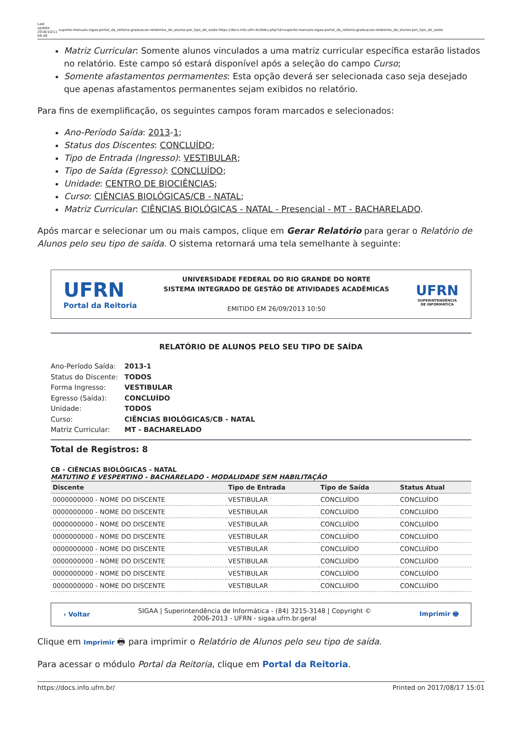Last
update:
2016/10/11
09:46
suporte:manuais:sigaa:portal_da_reitoria:graduacao:relatorios_de_alunos:por_tipo_de_saida https://docs.info.ufrn.br/doku.php?id=suporte:manuais:sigaa:portal_da_reitoria:graduacao:relatorios_de_alunos:por_tipo_de_saida
Matriz Curricular: Somente alunos vinculados a uma matriz curricular específica estarão listados no relatório. Este campo só estará disponível após a seleção do campo Curso;
Somente afastamentos permamentes: Esta opção deverá ser selecionada caso seja desejado que apenas afastamentos permanentes sejam exibidos no relatório.
Para fins de exemplificação, os seguintes campos foram marcados e selecionados:
Ano-Período Saída: 2013-1;
Status dos Discentes: CONCLUÍDO;
Tipo de Entrada (Ingresso): VESTIBULAR;
Tipo de Saída (Egresso): CONCLUÍDO;
Unidade: CENTRO DE BIOCIÊNCIAS;
Curso: CIÊNCIAS BIOLÓGICAS/CB - NATAL;
Matriz Curricular: CIÊNCIAS BIOLÓGICAS - NATAL - Presencial - MT - BACHARELADO.
Após marcar e selecionar um ou mais campos, clique em Gerar Relatório para gerar o Relatório de Alunos pelo seu tipo de saída. O sistema retornará uma tela semelhante à seguinte:
UFRN
Portal da Reitoria
UNIVERSIDADE FEDERAL DO RIO GRANDE DO NORTE
SISTEMA INTEGRADO DE GESTÃO DE ATIVIDADES ACADÊMICAS
EMITIDO EM 26/09/2013 10:50
UFRN
SUPERINTENDÊNCIA
DE INFORMÁTICA
RELATÓRIO DE ALUNOS PELO SEU TIPO DE SAÍDA
Ano-Período Saída: 2013-1
Status do Discente: TODOS
Forma Ingresso: VESTIBULAR
Egresso (Saída): CONCLUÍDO
Unidade: TODOS
Curso: CIÊNCIAS BIOLÓGICAS/CB - NATAL
Matriz Curricular: MT - BACHARELADO
Total de Registros: 8
CB - CIÊNCIAS BIOLÓGICAS - NATAL
MATUTINO E VESPERTINO - BACHARELADO - MODALIDADE SEM HABILITAÇÃO
| Discente | Tipo de Entrada | Tipo de Saída | Status Atual |
| --- | --- | --- | --- |
| 0000000000 - NOME DO DISCENTE | VESTIBULAR | CONCLUÍDO | CONCLUÍDO |
| 0000000000 - NOME DO DISCENTE | VESTIBULAR | CONCLUÍDO | CONCLUÍDO |
| 0000000000 - NOME DO DISCENTE | VESTIBULAR | CONCLUÍDO | CONCLUÍDO |
| 0000000000 - NOME DO DISCENTE | VESTIBULAR | CONCLUÍDO | CONCLUÍDO |
| 0000000000 - NOME DO DISCENTE | VESTIBULAR | CONCLUÍDO | CONCLUÍDO |
| 0000000000 - NOME DO DISCENTE | VESTIBULAR | CONCLUÍDO | CONCLUÍDO |
| 0000000000 - NOME DO DISCENTE | VESTIBULAR | CONCLUÍDO | CONCLUÍDO |
| 0000000000 - NOME DO DISCENTE | VESTIBULAR | CONCLUÍDO | CONCLUÍDO |
‹ Voltar SIGAA | Superintendência de Informática - (84) 3215-3148 | Copyright ©
2006-2013 - UFRN - sigaa.ufrn.br.geral Imprimir 🖶
Clique em Imprimir 🖶 para imprimir o Relatório de Alunos pelo seu tipo de saída.
Para acessar o módulo Portal da Reitoria, clique em Portal da Reitoria.
https://docs.info.ufrn.br/ Printed on 2017/08/17 15:01